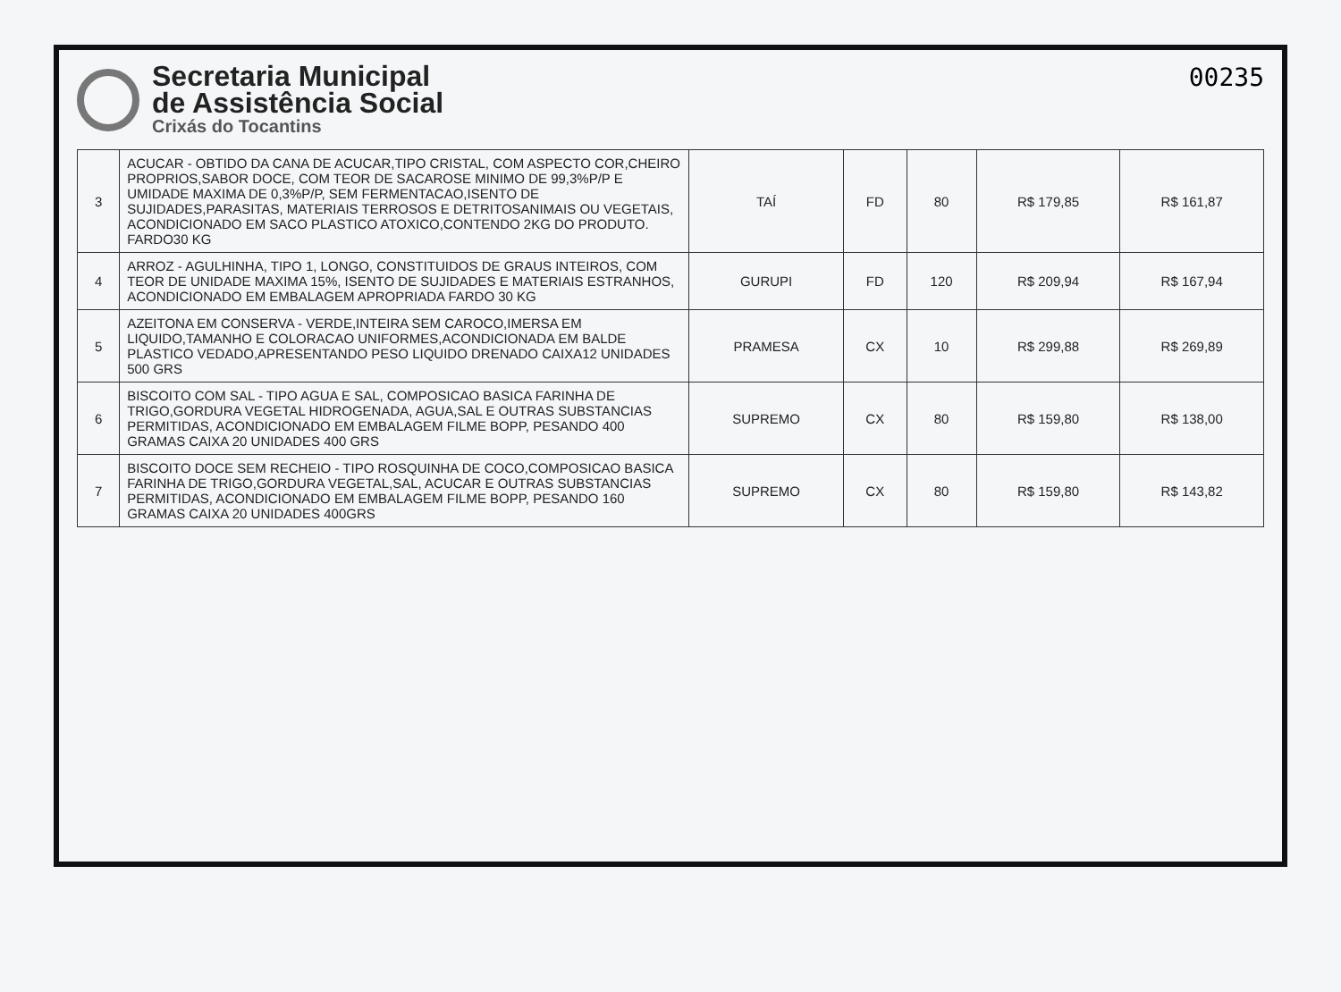Secretaria Municipal
de Assistência Social
Crixás do Tocantins
00235
| 3 | ACUCAR - OBTIDO DA CANA DE ACUCAR,TIPO CRISTAL, COM ASPECTO COR,CHEIRO PROPRIOS,SABOR DOCE, COM TEOR DE SACAROSE MINIMO DE 99,3%P/P E UMIDADE MAXIMA DE 0,3%P/P, SEM FERMENTACAO,ISENTO DE SUJIDADES,PARASITAS, MATERIAIS TERROSOS E DETRITOSANIMAIS OU VEGETAIS, ACONDICIONADO EM SACO PLASTICO ATOXICO,CONTENDO 2KG DO PRODUTO. FARDO30 KG | TAÍ | FD | 80 | R$ 179,85 | R$ 161,87 |
| 4 | ARROZ - AGULHINHA, TIPO 1, LONGO, CONSTITUIDOS DE GRAUS INTEIROS, COM TEOR DE UNIDADE MAXIMA 15%, ISENTO DE SUJIDADES E MATERIAIS ESTRANHOS, ACONDICIONADO EM EMBALAGEM APROPRIADA FARDO 30 KG | GURUPI | FD | 120 | R$ 209,94 | R$ 167,94 |
| 5 | AZEITONA EM CONSERVA - VERDE,INTEIRA SEM CAROCO,IMERSA EM LIQUIDO,TAMANHO E COLORACAO UNIFORMES,ACONDICIONADA EM BALDE PLASTICO VEDADO,APRESENTANDO PESO LIQUIDO DRENADO CAIXA12 UNIDADES 500 GRS | PRAMESA | CX | 10 | R$ 299,88 | R$ 269,89 |
| 6 | BISCOITO COM SAL - TIPO AGUA E SAL, COMPOSICAO BASICA FARINHA DE TRIGO,GORDURA VEGETAL HIDROGENADA, AGUA,SAL E OUTRAS SUBSTANCIAS PERMITIDAS, ACONDICIONADO EM EMBALAGEM FILME BOPP, PESANDO 400 GRAMAS CAIXA 20 UNIDADES 400 GRS | SUPREMO | CX | 80 | R$ 159,80 | R$ 138,00 |
| 7 | BISCOITO DOCE SEM RECHEIO - TIPO ROSQUINHA DE COCO,COMPOSICAO BASICA FARINHA DE TRIGO,GORDURA VEGETAL,SAL, ACUCAR E OUTRAS SUBSTANCIAS PERMITIDAS, ACONDICIONADO EM EMBALAGEM FILME BOPP, PESANDO 160 GRAMAS CAIXA 20 UNIDADES 400GRS | SUPREMO | CX | 80 | R$ 159,80 | R$ 143,82 |